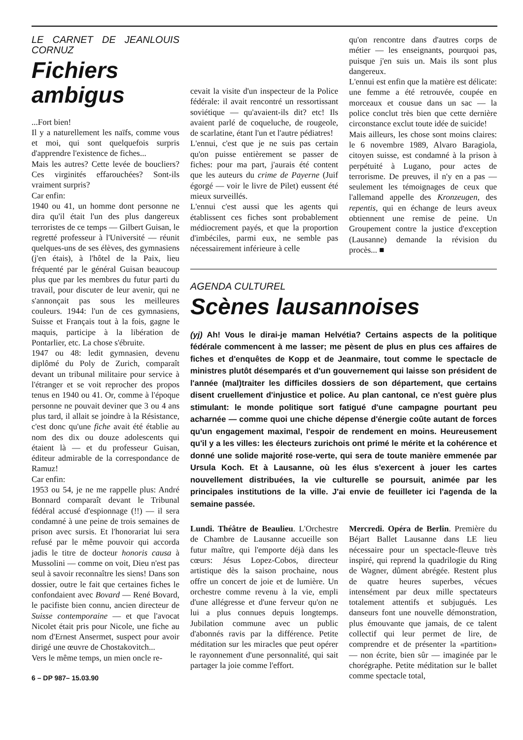LE CARNET DE JEANLOUIS CORNUZ
Fichiers ambigus
...Fort bien!
Il y a naturellement les naïfs, comme vous et moi, qui sont quelquefois surpris d'apprendre l'existence de fiches...
Mais les autres? Cette levée de boucliers? Ces virginités effarouchées? Sont-ils vraiment surpris?
Car enfin:
1940 ou 41, un homme dont personne ne dira qu'il était l'un des plus dangereux terroristes de ce temps — Gilbert Guisan, le regretté professeur à l'Université — réunit quelques-uns de ses élèves, des gymnasiens (j'en étais), à l'hôtel de la Paix, lieu fréquenté par le général Guisan beaucoup plus que par les membres du futur parti du travail, pour discuter de leur avenir, qui ne s'annonçait pas sous les meilleures couleurs. 1944: l'un de ces gymnasiens, Suisse et Français tout à la fois, gagne le maquis, participe à la libération de Pontarlier, etc. La chose s'ébruite.
1947 ou 48: ledit gymnasien, devenu diplômé du Poly de Zurich, comparaît devant un tribunal militaire pour service à l'étranger et se voit reprocher des propos tenus en 1940 ou 41. Or, comme à l'époque personne ne pouvait deviner que 3 ou 4 ans plus tard, il allait se joindre à la Résistance, c'est donc qu'une fiche avait été établie au nom des dix ou douze adolescents qui étaient là — et du professeur Guisan, éditeur admirable de la correspondance de Ramuz!
Car enfin:
1953 ou 54, je ne me rappelle plus: André Bonnard comparaît devant le Tribunal fédéral accusé d'espionnage (!!) — il sera condamné à une peine de trois semaines de prison avec sursis. Et l'honorariat lui sera refusé par le même pouvoir qui accorda jadis le titre de docteur honoris causa à Mussolini — comme on voit, Dieu n'est pas seul à savoir reconnaître les siens! Dans son dossier, outre le fait que certaines fiches le confondaient avec Bovard — René Bovard, le pacifiste bien connu, ancien directeur de Suisse contemporaine — et que l'avocat Nicolet était pris pour Nicole, une fiche au nom d'Ernest Ansermet, suspect pour avoir dirigé une œuvre de Chostakovitch...
Vers le même temps, un mien oncle re-
6 – DP 987– 15.03.90
cevait la visite d'un inspecteur de la Police fédérale: il avait rencontré un ressortissant soviétique — qu'avaient-ils dit? etc! Ils avaient parlé de coqueluche, de rougeole, de scarlatine, étant l'un et l'autre pédiatres!
L'ennui, c'est que je ne suis pas certain qu'on puisse entièrement se passer de fiches: pour ma part, j'aurais été content que les auteurs du crime de Payerne (Juif égorgé — voir le livre de Pilet) eussent été mieux surveillés.
L'ennui c'est aussi que les agents qui établissent ces fiches sont probablement médiocrement payés, et que la proportion d'imbéciles, parmi eux, ne semble pas nécessairement inférieure à celle
qu'on rencontre dans d'autres corps de métier — les enseignants, pourquoi pas, puisque j'en suis un. Mais ils sont plus dangereux.
L'ennui est enfin que la matière est délicate: une femme a été retrouvée, coupée en morceaux et cousue dans un sac — la police conclut très bien que cette dernière circonstance exclut toute idée de suicide!
Mais ailleurs, les chose sont moins claires: le 6 novembre 1989, Alvaro Baragiola, citoyen suisse, est condamné à la prison à perpétuité à Lugano, pour actes de terrorisme. De preuves, il n'y en a pas — seulement les témoignages de ceux que l'allemand appelle des Kronzeugen, des repentis, qui en échange de leurs aveux obtiennent une remise de peine. Un Groupement contre la justice d'exception (Lausanne) demande la révision du procès... ■
AGENDA CULTUREL
Scènes lausannoises
(yj) Ah! Vous le dirai-je maman Helvétia? Certains aspects de la politique fédérale commencent à me lasser; me pèsent de plus en plus ces affaires de fiches et d'enquêtes de Kopp et de Jeanmaire, tout comme le spectacle de ministres plutôt désemparés et d'un gouvernement qui laisse son président de l'année (mal)traiter les difficiles dossiers de son département, que certains disent cruellement d'injustice et police. Au plan cantonal, ce n'est guère plus stimulant: le monde politique sort fatigué d'une campagne pourtant peu acharnée — comme quoi une chiche dépense d'énergie coûte autant de forces qu'un engagement maximal, l'espoir de rendement en moins. Heureusement qu'il y a les villes: les électeurs zurichois ont primé le mérite et la cohérence et donné une solide majorité rose-verte, qui sera de toute manière emmenée par Ursula Koch. Et à Lausanne, où les élus s'exercent à jouer les cartes nouvellement distribuées, la vie culturelle se poursuit, animée par les principales institutions de la ville. J'ai envie de feuilleter ici l'agenda de la semaine passée.
Lundi. Théâtre de Beaulieu. L'Orchestre de Chambre de Lausanne accueille son futur maître, qui l'emporte déjà dans les cœurs: Jésus Lopez-Cobos, directeur artistique dès la saison prochaine, nous offre un concert de joie et de lumière. Un orchestre comme revenu à la vie, empli d'une allégresse et d'une ferveur qu'on ne lui a plus connues depuis longtemps. Jubilation commune avec un public d'abonnés ravis par la différence. Petite méditation sur les miracles que peut opérer le rayonnement d'une personnalité, qui sait partager la joie comme l'effort.
Mercredi. Opéra de Berlin. Première du Béjart Ballet Lausanne dans LE lieu nécessaire pour un spectacle-fleuve très inspiré, qui reprend la quadrilogie du Ring de Wagner, dûment abrégée. Restent plus de quatre heures superbes, vécues intensément par deux mille spectateurs totalement attentifs et subjugués. Les danseurs font une nouvelle démonstration, plus émouvante que jamais, de ce talent collectif qui leur permet de lire, de comprendre et de présenter la «partition» — non écrite, bien sûr — imaginée par le chorégraphe. Petite méditation sur le ballet comme spectacle total,